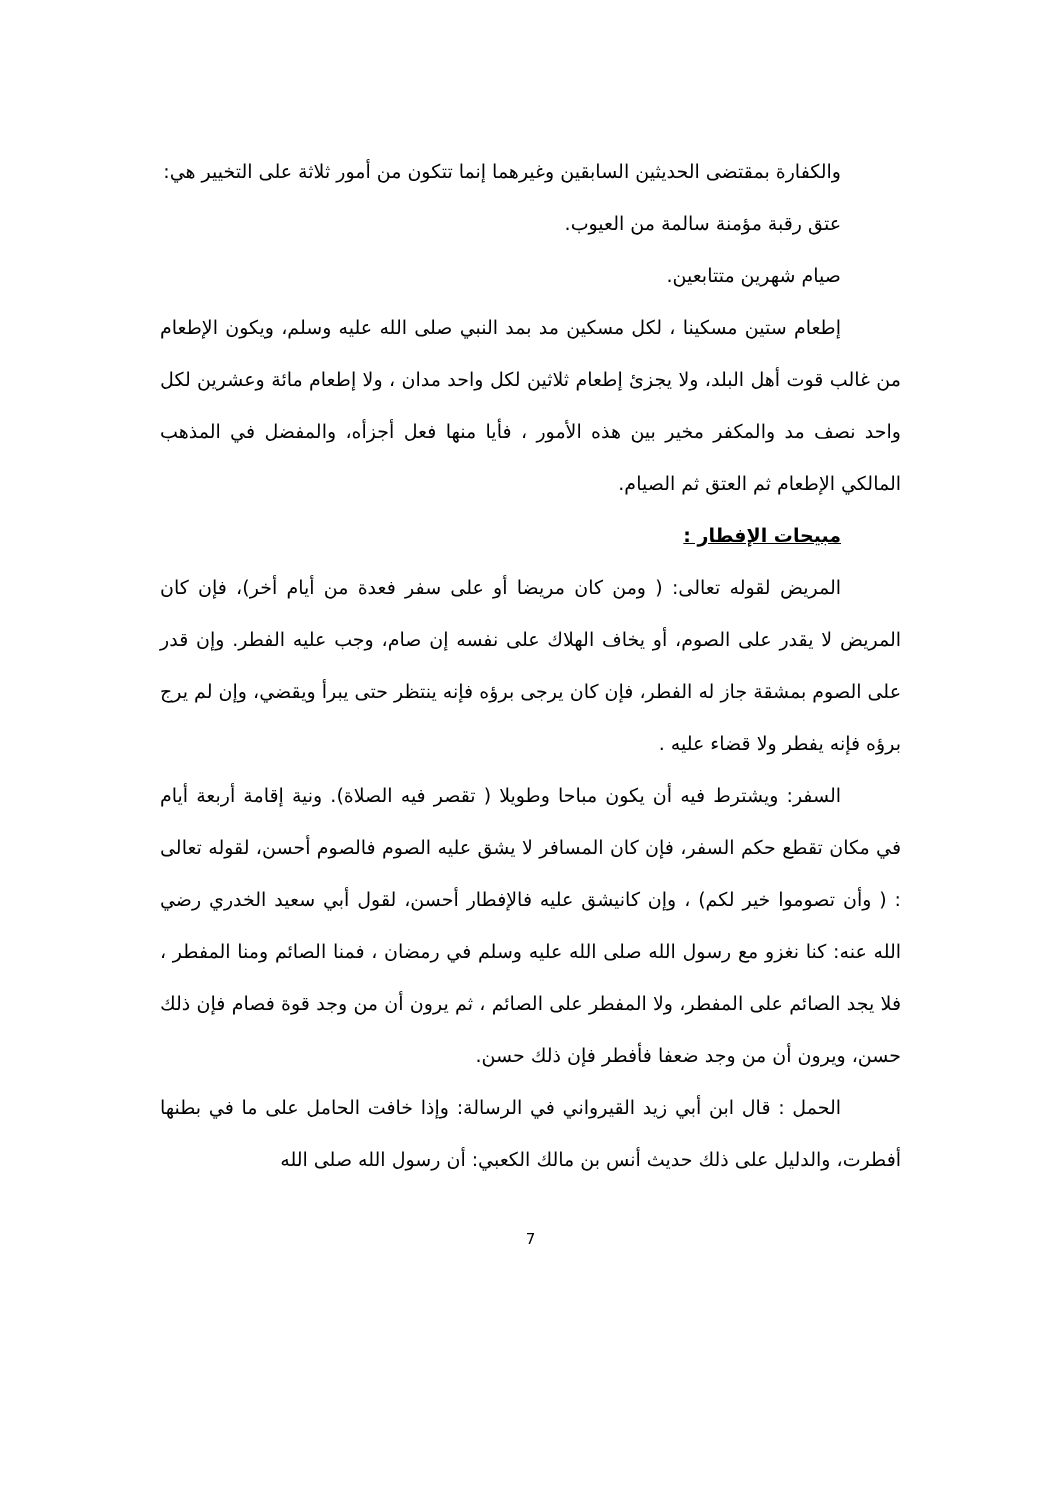والكفارة بمقتضى الحديثين السابقين وغيرهما إنما تتكون من أمور ثلاثة على التخيير هي:
عتق رقبة مؤمنة سالمة من العيوب.
صيام شهرين متتابعين.
إطعام ستين مسكينا ، لكل مسكين مد بمد النبي صلى الله عليه وسلم، ويكون الإطعام من غالب قوت أهل البلد، ولا يجزئ إطعام ثلاثين لكل واحد مدان ، ولا إطعام مائة وعشرين لكل واحد نصف مد والمكفر مخير بين هذه الأمور ، فأيا منها فعل أجزأه، والمفضل في المذهب المالكي الإطعام ثم العتق ثم الصيام.
مبيحات الإفطار :
المريض لقوله تعالى: ( ومن كان مريضا أو على سفر فعدة من أيام أخر)، فإن كان المريض لا يقدر على الصوم، أو يخاف الهلاك على نفسه إن صام، وجب عليه الفطر. وإن قدر على الصوم بمشقة جاز له الفطر، فإن كان يرجى برؤه فإنه ينتظر حتى يبرأ ويقضي، وإن لم يرج برؤه فإنه يفطر ولا قضاء عليه .
السفر: ويشترط فيه أن يكون مباحا وطويلا ( تقصر فيه الصلاة). ونية إقامة أربعة أيام في مكان تقطع حكم السفر، فإن كان المسافر لا يشق عليه الصوم فالصوم أحسن، لقوله تعالى : ( وأن تصوموا خير لكم) ، وإن كانيشق عليه فالإفطار أحسن، لقول أبي سعيد الخدري رضي الله عنه: كنا نغزو مع رسول الله صلى الله عليه وسلم في رمضان ، فمنا الصائم ومنا المفطر ، فلا يجد الصائم على المفطر، ولا المفطر على الصائم ، ثم يرون أن من وجد قوة فصام فإن ذلك حسن، ويرون أن من وجد ضعفا فأفطر فإن ذلك حسن.
الحمل : قال ابن أبي زيد القيرواني في الرسالة: وإذا خافت الحامل على ما في بطنها أفطرت، والدليل على ذلك حديث أنس بن مالك الكعبي: أن رسول الله صلى الله
7